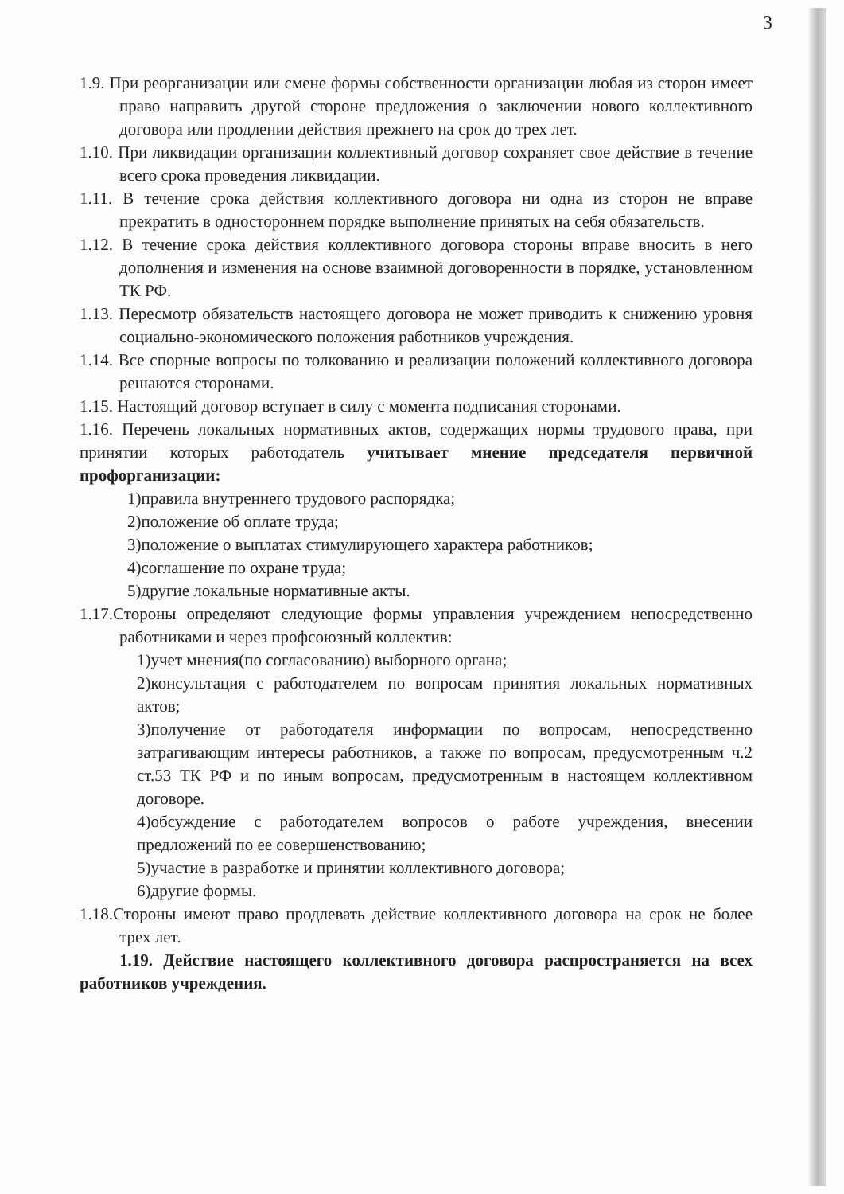3
1.9. При реорганизации или смене формы собственности организации любая из сторон имеет право направить другой стороне предложения о заключении нового коллективного договора или продлении действия прежнего на срок до трех лет.
1.10. При ликвидации организации коллективный договор сохраняет свое действие в течение всего срока проведения ликвидации.
1.11. В течение срока действия коллективного договора ни одна из сторон не вправе прекратить в одностороннем порядке выполнение принятых на себя обязательств.
1.12. В течение срока действия коллективного договора стороны вправе вносить в него дополнения и изменения на основе взаимной договоренности в порядке, установленном ТК РФ.
1.13. Пересмотр обязательств настоящего договора не может приводить к снижению уровня социально-экономического положения работников учреждения.
1.14. Все спорные вопросы по толкованию и реализации положений коллективного договора решаются сторонами.
1.15. Настоящий договор вступает в силу с момента подписания сторонами.
1.16. Перечень локальных нормативных актов, содержащих нормы трудового права, при принятии которых работодатель учитывает мнение председателя первичной профорганизации:
1)правила внутреннего трудового распорядка;
2)положение об оплате труда;
3)положение о выплатах стимулирующего характера работников;
4)соглашение по охране труда;
5)другие локальные нормативные акты.
1.17.Стороны определяют следующие формы управления учреждением непосредственно работниками и через профсоюзный коллектив:
1)учет мнения(по согласованию) выборного органа;
2)консультация с работодателем по вопросам принятия локальных нормативных актов;
3)получение от работодателя информации по вопросам, непосредственно затрагивающим интересы работников, а также по вопросам, предусмотренным ч.2 ст.53 ТК РФ и по иным вопросам, предусмотренным в настоящем коллективном договоре.
4)обсуждение с работодателем вопросов о работе учреждения, внесении предложений по ее совершенствованию;
5)участие в разработке и принятии коллективного договора;
6)другие формы.
1.18.Стороны имеют право продлевать действие коллективного договора на срок не более трех лет.
1.19. Действие настоящего коллективного договора распространяется на всех работников учреждения.